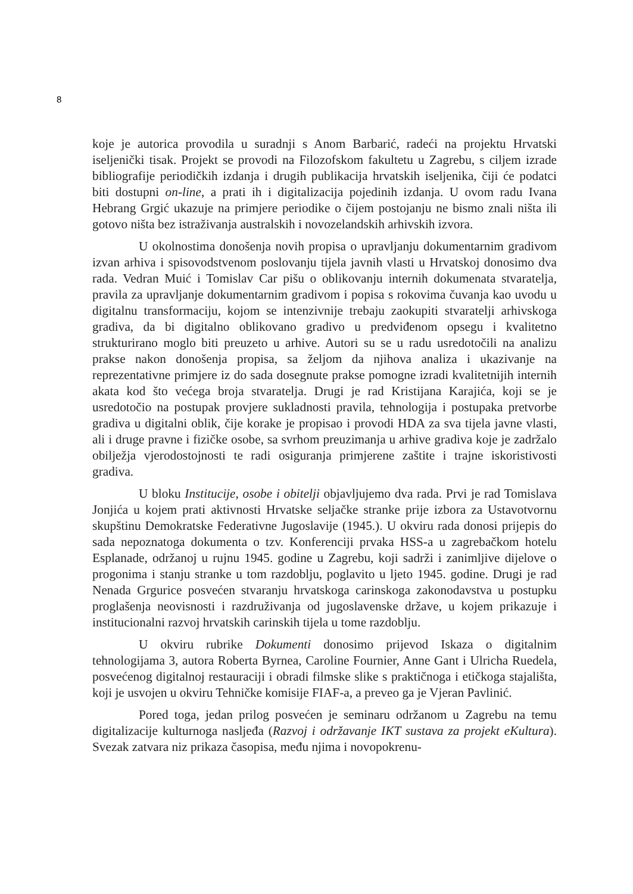8
koje je autorica provodila u suradnji s Anom Barbarić, radeći na projektu Hrvatski iseljenički tisak. Projekt se provodi na Filozofskom fakultetu u Zagrebu, s ciljem izrade bibliografije periodičkih izdanja i drugih publikacija hrvatskih iseljenika, čiji će podatci biti dostupni on-line, a prati ih i digitalizacija pojedinih izdanja. U ovom radu Ivana Hebrang Grgić ukazuje na primjere periodike o čijem postojanju ne bismo znali ništa ili gotovo ništa bez istraživanja australskih i novozelandskih arhivskih izvora.
U okolnostima donošenja novih propisa o upravljanju dokumentarnim gradivom izvan arhiva i spisovodstvenom poslovanju tijela javnih vlasti u Hrvatskoj donosimo dva rada. Vedran Muić i Tomislav Car pišu o oblikovanju internih dokumenata stvaratelja, pravila za upravljanje dokumentarnim gradivom i popisa s rokovima čuvanja kao uvodu u digitalnu transformaciju, kojom se intenzivnije trebaju zaokupiti stvaratelji arhivskoga gradiva, da bi digitalno oblikovano gradivo u predviđenom opsegu i kvalitetno strukturirano moglo biti preuzeto u arhive. Autori su se u radu usredotočili na analizu prakse nakon donošenja propisa, sa željom da njihova analiza i ukazivanje na reprezentativne primjere iz do sada dosegnute prakse pomogne izradi kvalitetnijih internih akata kod što većega broja stvaratelja. Drugi je rad Kristijana Karajića, koji se je usredotočio na postupak provjere sukladnosti pravila, tehnologija i postupaka pretvorbe gradiva u digitalni oblik, čije korake je propisao i provodi HDA za sva tijela javne vlasti, ali i druge pravne i fizičke osobe, sa svrhom preuzimanja u arhive gradiva koje je zadržalo obilježja vjerodostojnosti te radi osiguranja primjerene zaštite i trajne iskoristivosti gradiva.
U bloku Institucije, osobe i obitelji objavljujemo dva rada. Prvi je rad Tomislava Jonjića u kojem prati aktivnosti Hrvatske seljačke stranke prije izbora za Ustavotvornu skupštinu Demokratske Federativne Jugoslavije (1945.). U okviru rada donosi prijepis do sada nepoznatoga dokumenta o tzv. Konferenciji prvaka HSS-a u zagrebačkom hotelu Esplanade, održanoj u rujnu 1945. godine u Zagrebu, koji sadrži i zanimljive dijelove o progonima i stanju stranke u tom razdoblju, poglavito u ljeto 1945. godine. Drugi je rad Nenada Grgurice posvećen stvaranju hrvatskoga carinskoga zakonodavstva u postupku proglašenja neovisnosti i razdruživanja od jugoslavenske države, u kojem prikazuje i institucionalni razvoj hrvatskih carinskih tijela u tome razdoblju.
U okviru rubrike Dokumenti donosimo prijevod Iskaza o digitalnim tehnologijama 3, autora Roberta Byrnea, Caroline Fournier, Anne Gant i Ulricha Ruedela, posvećenog digitalnoj restauraciji i obradi filmske slike s praktičnoga i etičkoga stajališta, koji je usvojen u okviru Tehničke komisije FIAF-a, a preveo ga je Vjeran Pavlinić.
Pored toga, jedan prilog posvećen je seminaru održanom u Zagrebu na temu digitalizacije kulturnoga nasljeđa (Razvoj i održavanje IKT sustava za projekt eKultura). Svezak zatvara niz prikaza časopisa, među njima i novopokrenu-